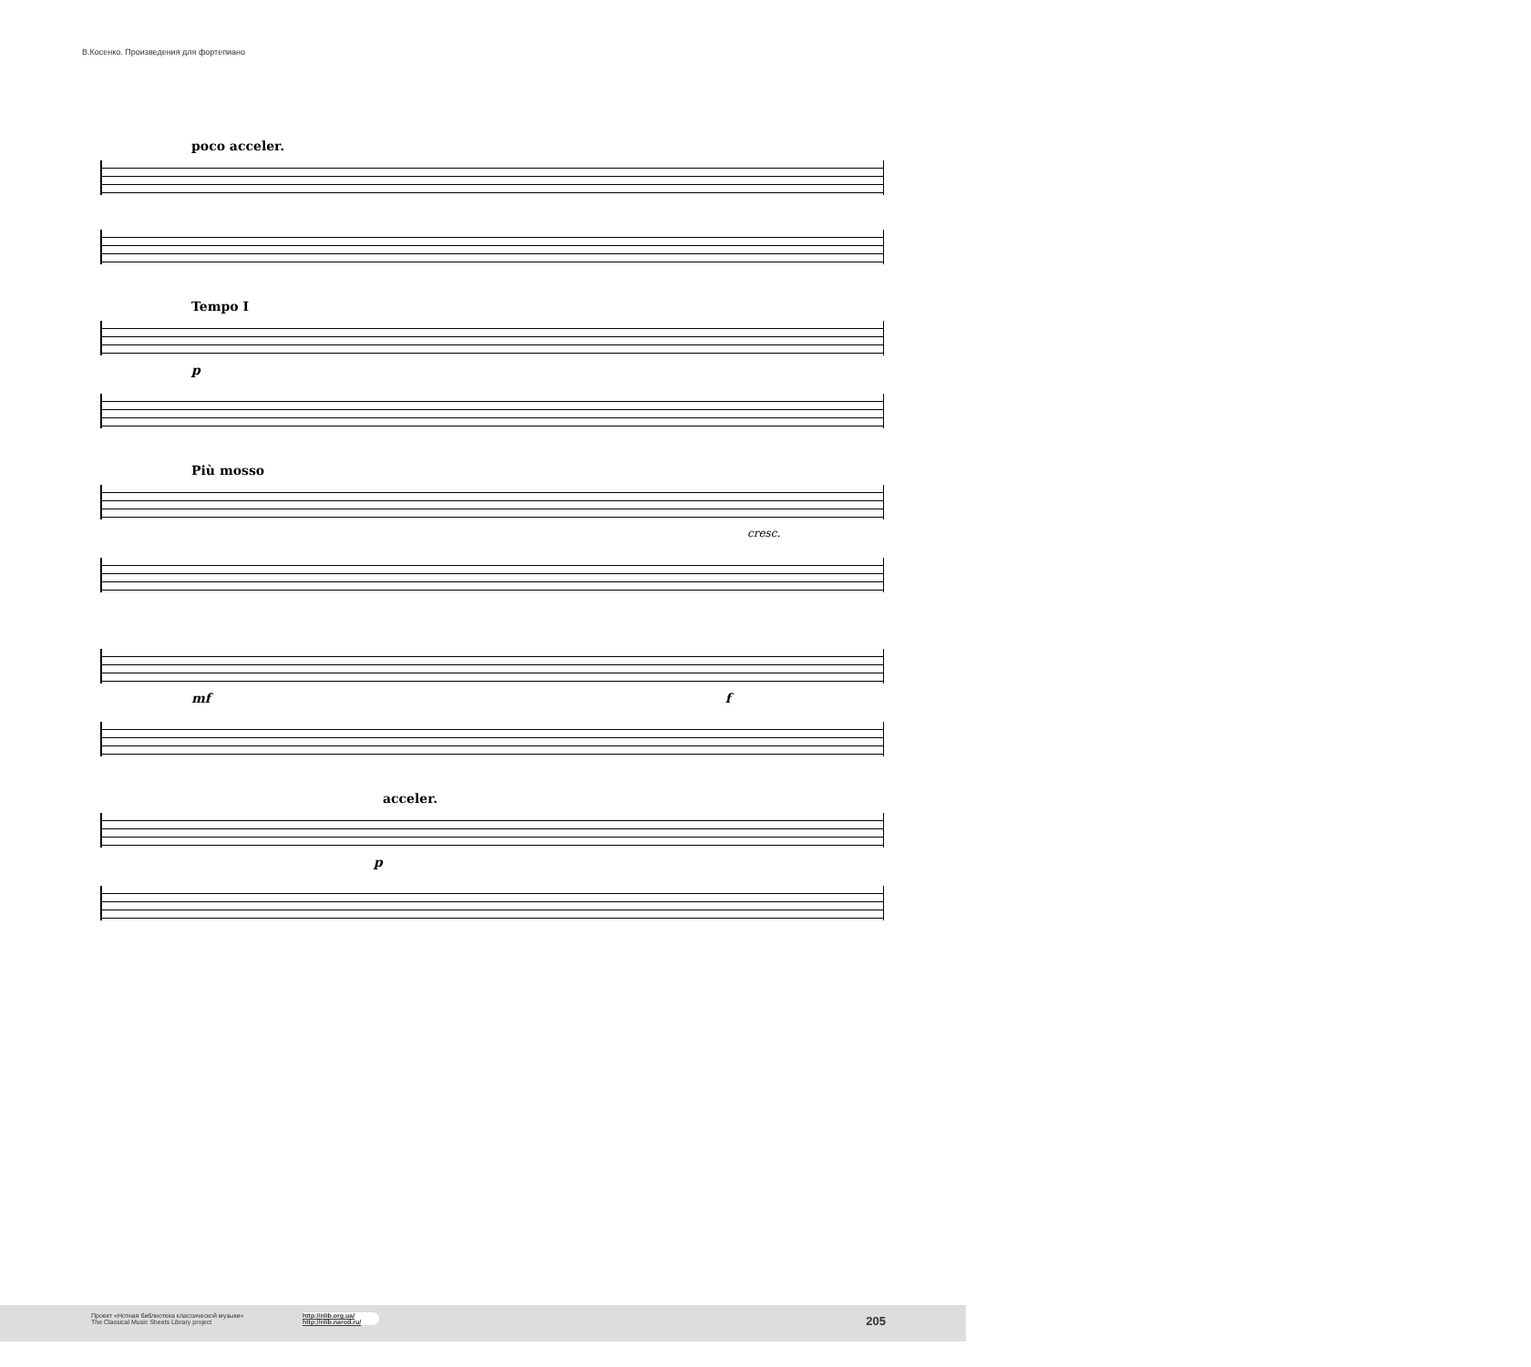В.Косенко. Произведения для фортепиано
poco acceler.
Tempo I
p
Più mosso
cresc.
mf f
acceler.
p
Проект «Нотная библиотека классической музыки»
The Classical Music Sheets Library project
http://nlib.org.ua/
http://nlib.narod.ru/
205